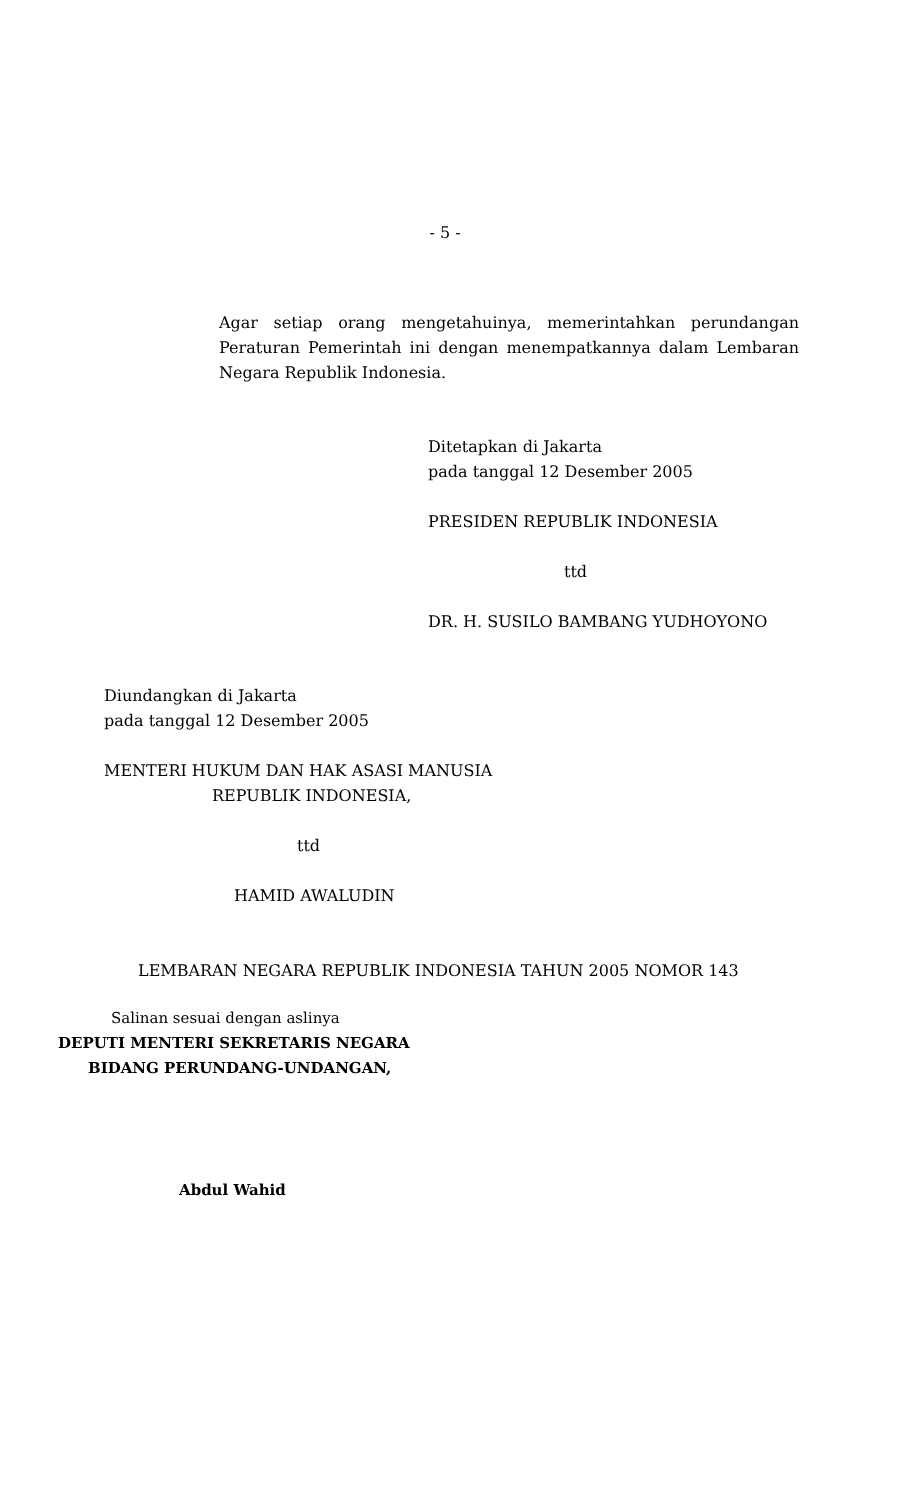- 5 -
Agar setiap orang mengetahuinya, memerintahkan perundangan Peraturan Pemerintah ini dengan menempatkannya dalam Lembaran Negara Republik Indonesia.
Ditetapkan di Jakarta
pada tanggal 12 Desember 2005
PRESIDEN REPUBLIK INDONESIA
ttd
DR. H. SUSILO BAMBANG YUDHOYONO
Diundangkan di Jakarta
pada tanggal 12 Desember 2005
MENTERI HUKUM DAN HAK ASASI MANUSIA
REPUBLIK INDONESIA,
ttd
HAMID AWALUDIN
LEMBARAN NEGARA REPUBLIK INDONESIA TAHUN 2005 NOMOR 143
Salinan sesuai dengan aslinya
DEPUTI MENTERI SEKRETARIS NEGARA
BIDANG PERUNDANG-UNDANGAN,
Abdul Wahid